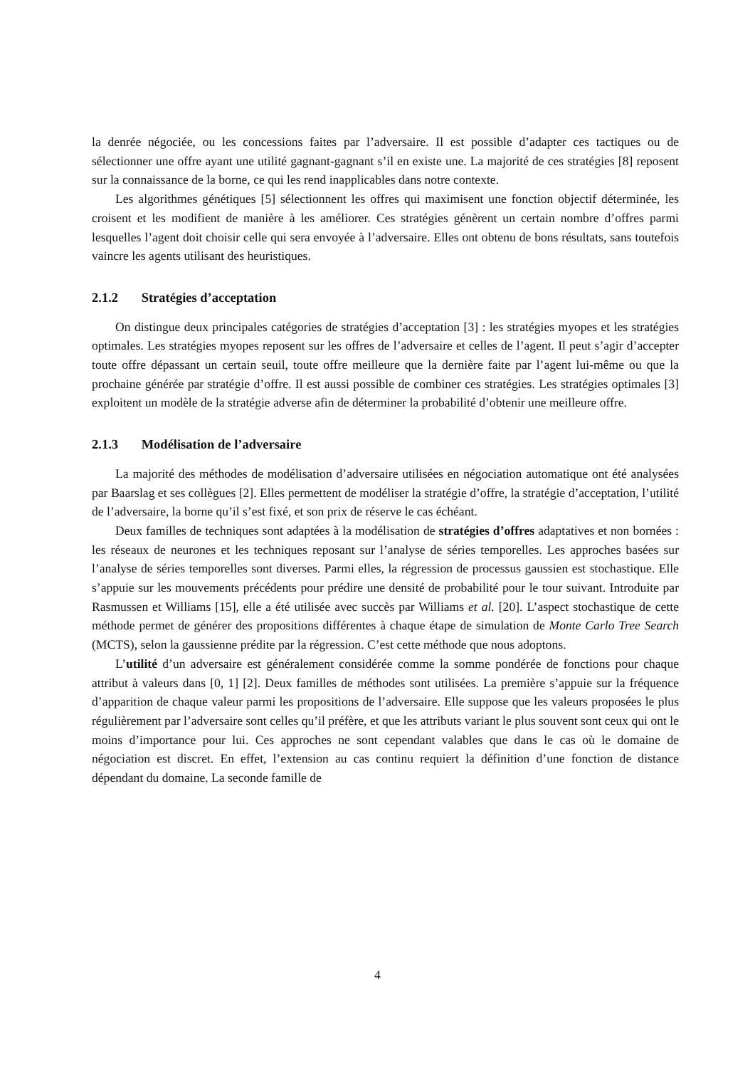la denrée négociée, ou les concessions faites par l’adversaire. Il est possible d’adapter ces tactiques ou de sélectionner une offre ayant une utilité gagnant-gagnant s’il en existe une. La majorité de ces stratégies [8] reposent sur la connaissance de la borne, ce qui les rend inapplicables dans notre contexte.
Les algorithmes génétiques [5] sélectionnent les offres qui maximisent une fonction objectif déterminée, les croisent et les modifient de manière à les améliorer. Ces stratégies génèrent un certain nombre d’offres parmi lesquelles l’agent doit choisir celle qui sera envoyée à l’adversaire. Elles ont obtenu de bons résultats, sans toutefois vaincre les agents utilisant des heuristiques.
2.1.2 Stratégies d’acceptation
On distingue deux principales catégories de stratégies d’acceptation [3] : les stratégies myopes et les stratégies optimales. Les stratégies myopes reposent sur les offres de l’adversaire et celles de l’agent. Il peut s’agir d’accepter toute offre dépassant un certain seuil, toute offre meilleure que la dernière faite par l’agent lui-même ou que la prochaine générée par stratégie d’offre. Il est aussi possible de combiner ces stratégies. Les stratégies optimales [3] exploitent un modèle de la stratégie adverse afin de déterminer la probabilité d’obtenir une meilleure offre.
2.1.3 Modélisation de l’adversaire
La majorité des méthodes de modélisation d’adversaire utilisées en négociation automatique ont été analysées par Baarslag et ses collègues [2]. Elles permettent de modéliser la stratégie d’offre, la stratégie d’acceptation, l’utilité de l’adversaire, la borne qu’il s’est fixé, et son prix de réserve le cas échéant.
Deux familles de techniques sont adaptées à la modélisation de stratégies d’offres adaptatives et non bornées : les réseaux de neurones et les techniques reposant sur l’analyse de séries temporelles. Les approches basées sur l’analyse de séries temporelles sont diverses. Parmi elles, la régression de processus gaussien est stochastique. Elle s’appuie sur les mouvements précédents pour prédire une densité de probabilité pour le tour suivant. Introduite par Rasmussen et Williams [15], elle a été utilisée avec succès par Williams et al. [20]. L’aspect stochastique de cette méthode permet de générer des propositions différentes à chaque étape de simulation de Monte Carlo Tree Search (MCTS), selon la gaussienne prédite par la régression. C’est cette méthode que nous adoptons.
L’utilité d’un adversaire est généralement considérée comme la somme pondérée de fonctions pour chaque attribut à valeurs dans [0, 1] [2]. Deux familles de méthodes sont utilisées. La première s’appuie sur la fréquence d’apparition de chaque valeur parmi les propositions de l’adversaire. Elle suppose que les valeurs proposées le plus régulièrement par l’adversaire sont celles qu’il préfère, et que les attributs variant le plus souvent sont ceux qui ont le moins d’importance pour lui. Ces approches ne sont cependant valables que dans le cas où le domaine de négociation est discret. En effet, l’extension au cas continu requiert la définition d’une fonction de distance dépendant du domaine. La seconde famille de
4